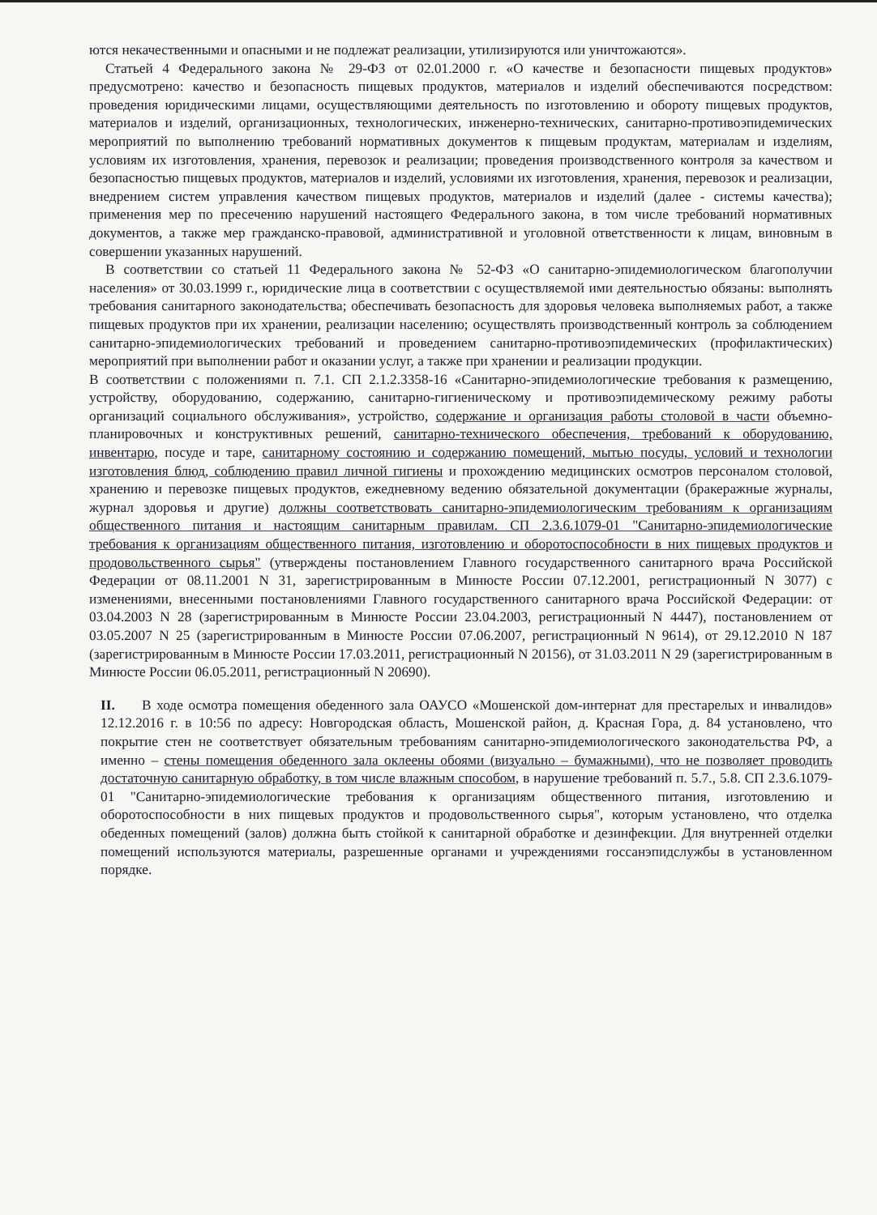ются некачественными и опасными и не подлежат реализации, утилизируются или уничтожаются».
Статьей 4 Федерального закона № 29-ФЗ от 02.01.2000 г. «О качестве и безопасности пищевых продуктов» предусмотрено: качество и безопасность пищевых продуктов, материалов и изделий обеспечиваются посредством: проведения юридическими лицами, осуществляющими деятельность по изготовлению и обороту пищевых продуктов, материалов и изделий, организационных, технологических, инженерно-технических, санитарно-противоэпидемических мероприятий по выполнению требований нормативных документов к пищевым продуктам, материалам и изделиям, условиям их изготовления, хранения, перевозок и реализации; проведения производственного контроля за качеством и безопасностью пищевых продуктов, материалов и изделий, условиями их изготовления, хранения, перевозок и реализации, внедрением систем управления качеством пищевых продуктов, материалов и изделий (далее - системы качества); применения мер по пресечению нарушений настоящего Федерального закона, в том числе требований нормативных документов, а также мер гражданско-правовой, административной и уголовной ответственности к лицам, виновным в совершении указанных нарушений.
В соответствии со статьей 11 Федерального закона № 52-ФЗ «О санитарно-эпидемиологическом благополучии населения» от 30.03.1999 г., юридические лица в соответствии с осуществляемой ими деятельностью обязаны: выполнять требования санитарного законодательства; обеспечивать безопасность для здоровья человека выполняемых работ, а также пищевых продуктов при их хранении, реализации населению; осуществлять производственный контроль за соблюдением санитарно-эпидемиологических требований и проведением санитарно-противоэпидемических (профилактических) мероприятий при выполнении работ и оказании услуг, а также при хранении и реализации продукции.
В соответствии с положениями п. 7.1. СП 2.1.2.3358-16 «Санитарно-эпидемиологические требования к размещению, устройству, оборудованию, содержанию, санитарно-гигиеническому и противоэпидемическому режиму работы организаций социального обслуживания», устройство, содержание и организация работы столовой в части объемно-планировочных и конструктивных решений, санитарно-технического обеспечения, требований к оборудованию, инвентарю, посуде и таре, санитарному состоянию и содержанию помещений, мытью посуды, условий и технологии изготовления блюд, соблюдению правил личной гигиены и прохождению медицинских осмотров персоналом столовой, хранению и перевозке пищевых продуктов, ежедневному ведению обязательной документации (бракеражные журналы, журнал здоровья и другие) должны соответствовать санитарно-эпидемиологическим требованиям к организациям общественного питания и настоящим санитарным правилам. СП 2.3.6.1079-01 "Санитарно-эпидемиологические требования к организациям общественного питания, изготовлению и оборотоспособности в них пищевых продуктов и продовольственного сырья" (утверждены постановлением Главного государственного санитарного врача Российской Федерации от 08.11.2001 N 31, зарегистрированным в Минюсте России 07.12.2001, регистрационный N 3077) с изменениями, внесенными постановлениями Главного государственного санитарного врача Российской Федерации: от 03.04.2003 N 28 (зарегистрированным в Минюсте России 23.04.2003, регистрационный N 4447), постановлением от 03.05.2007 N 25 (зарегистрированным в Минюсте России 07.06.2007, регистрационный N 9614), от 29.12.2010 N 187 (зарегистрированным в Минюсте России 17.03.2011, регистрационный N 20156), от 31.03.2011 N 29 (зарегистрированным в Минюсте России 06.05.2011, регистрационный N 20690).
II. В ходе осмотра помещения обеденного зала ОАУСО «Мошенской дом-интернат для престарелых и инвалидов» 12.12.2016 г. в 10:56 по адресу: Новгородская область, Мошенской район, д. Красная Гора, д. 84 установлено, что покрытие стен не соответствует обязательным требованиям санитарно-эпидемиологического законодательства РФ, а именно – стены помещения обеденного зала оклеены обоями (визуально – бумажными), что не позволяет проводить достаточную санитарную обработку, в том числе влажным способом, в нарушение требований п. 5.7., 5.8. СП 2.3.6.1079-01 "Санитарно-эпидемиологические требования к организациям общественного питания, изготовлению и оборотоспособности в них пищевых продуктов и продовольственного сырья", которым установлено, что отделка обеденных помещений (залов) должна быть стойкой к санитарной обработке и дезинфекции. Для внутренней отделки помещений используются материалы, разрешенные органами и учреждениями госсанэпидслужбы в установленном порядке.